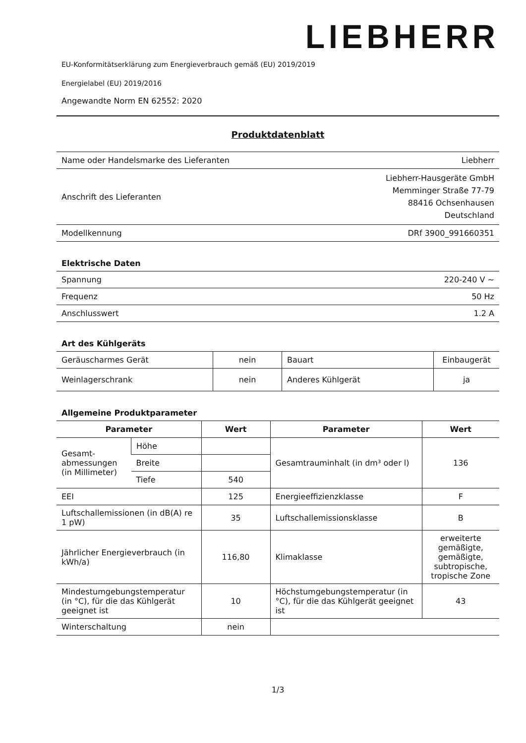LIEBHERR
EU-Konformitätserklärung zum Energieverbrauch gemäß (EU) 2019/2019
Energielabel (EU) 2019/2016
Angewandte Norm EN 62552: 2020
Produktdatenblatt
| Name oder Handelsmarke des Lieferanten | Liebherr |
| Anschrift des Lieferanten | Liebherr-Hausgeräte GmbH Memminger Straße 77-79 88416 Ochsenhausen Deutschland |
| Modellkennung | DRf 3900_991660351 |
Elektrische Daten
| Spannung | 220-240 V ~ |
| Frequenz | 50 Hz |
| Anschlusswert | 1.2 A |
Art des Kühlgeräts
| Geräuscharmes Gerät | nein | Bauart | Einbaugerät |
| Weinlagerschrank | nein | Anderes Kühlgerät | ja |
Allgemeine Produktparameter
| Parameter | | Wert | Parameter | Wert |
| --- | --- | --- | --- | --- |
| Gesamt-abmessungen (in Millimeter) | Höhe | | Gesamtrauminhalt (in dm³ oder l) | 136 |
| | Breite | | | |
| | Tiefe | 540 | | |
| EEI | | 125 | Energieeffizienzklasse | F |
| Luftschallemissionen (in dB(A) re 1 pW) | | 35 | Luftschallemissionsklasse | B |
| Jährlicher Energieverbrauch (in kWh/a) | | 116,80 | Klimaklasse | erweiterte gemäßigte, gemäßigte, subtropische, tropische Zone |
| Mindestumgebungstemperatur (in °C), für die das Kühlgerät geeignet ist | | 10 | Höchstumgebungstemperatur (in °C), für die das Kühlgerät geeignet ist | 43 |
| Winterschaltung | | nein | | |
1/3